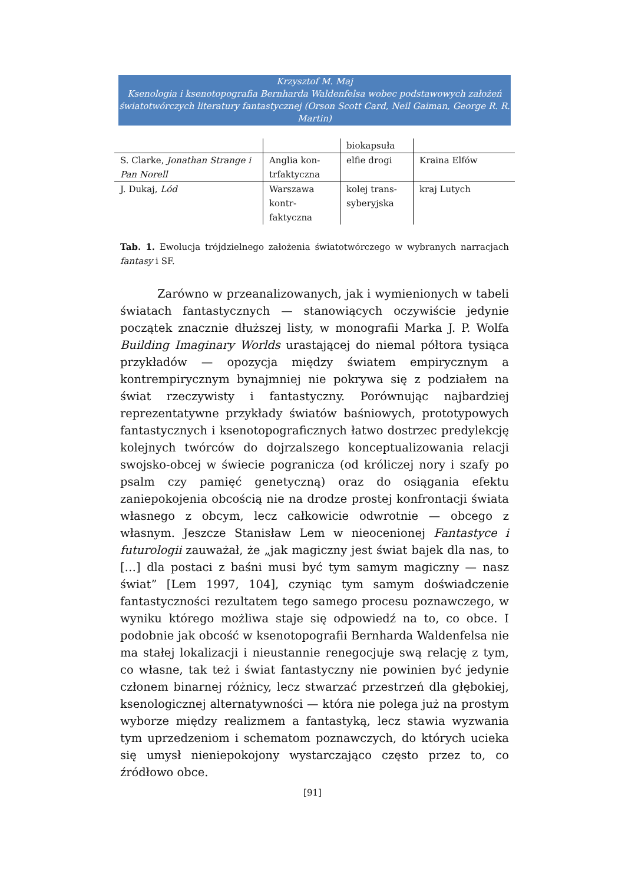Krzysztof M. Maj
Ksenologia i ksenotopografia Bernharda Waldenfelsa wobec podstawowych założeń światotwórczych literatury fantastycznej (Orson Scott Card, Neil Gaiman, George R. R. Martin)
| | | biokapsuła | |
| S. Clarke, Jonathan Strange i Pan Norell | Anglia kon-trfaktyczna | elfie drogi | Kraina Elfów |
| J. Dukaj, Lód | Warszawa kontr-faktyczna | kolej trans-syberyjska | kraj Lutych |
Tab. 1. Ewolucja trójdzielnego założenia światotwórczego w wybranych narracjach fantasy i SF.
Zarówno w przeanalizowanych, jak i wymienionych w tabeli światach fantastycznych — stanowiących oczywiście jedynie początek znacznie dłuższej listy, w monografii Marka J. P. Wolfa Building Imaginary Worlds urastającej do niemal półtora tysiąca przykładów — opozycja między światem empirycznym a kontrempirycznym bynajmniej nie pokrywa się z podziałem na świat rzeczywisty i fantastyczny. Porównując najbardziej reprezentatywne przykłady światów baśniowych, prototypowych fantastycznych i ksenotopograficznych łatwo dostrzec predylekcję kolejnych twórców do dojrzalszego konceptualizowania relacji swojsko-obcej w świecie pogranicza (od króliczej nory i szafy po psalm czy pamięć genetyczną) oraz do osiągania efektu zaniepokojenia obcością nie na drodze prostej konfrontacji świata własnego z obcym, lecz całkowicie odwrotnie — obcego z własnym. Jeszcze Stanisław Lem w nieocenionej Fantastyce i futurologii zauważał, że „jak magiczny jest świat bajek dla nas, to […] dla postaci z baśni musi być tym samym magiczny — nasz świat” [Lem 1997, 104], czyniąc tym samym doświadczenie fantastyczności rezultatem tego samego procesu poznawczego, w wyniku którego możliwa staje się odpowiedź na to, co obce. I podobnie jak obcość w ksenotopografii Bernharda Waldenfelsa nie ma stałej lokalizacji i nieustannie renegocjuje swą relację z tym, co własne, tak też i świat fantastyczny nie powinien być jedynie członem binarnej różnicy, lecz stwarzać przestrzeń dla głębokiej, ksenologicznej alternatywności — która nie polega już na prostym wyborze między realizmem a fantastyką, lecz stawia wyzwania tym uprzedzeniom i schematom poznawczych, do których ucieka się umysł nieniepokojony wystarczająco często przez to, co źródłowo obce.
[91]